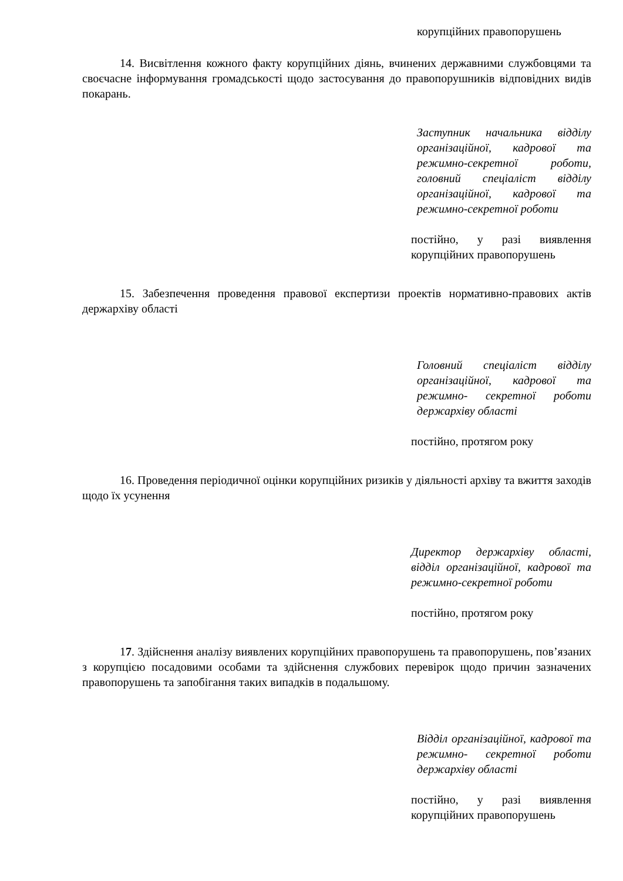корупційних правопорушень
14. Висвітлення кожного факту корупційних діянь, вчинених державними службовцями та своєчасне інформування громадськості щодо застосування до правопорушників відповідних видів покарань.
Заступник начальника відділу організаційної, кадрової та режимно-секретної роботи, головний спеціаліст відділу організаційної, кадрової та режимно-секретної роботи
постійно, у разі виявлення корупційних правопорушень
15. Забезпечення проведення правової експертизи проектів нормативно-правових актів держархіву області
Головний спеціаліст відділу організаційної, кадрової та режимно- секретної роботи держархіву області
постійно, протягом року
16. Проведення періодичної оцінки корупційних ризиків у діяльності архіву та вжиття заходів щодо їх усунення
Директор держархіву області, відділ організаційної, кадрової та режимно-секретної роботи
постійно, протягом року
17. Здійснення аналізу виявлених корупційних правопорушень та правопорушень, пов’язаних з корупцією посадовими особами та здійснення службових перевірок щодо причин зазначених правопорушень та запобігання таких випадків в подальшому.
Відділ організаційної, кадрової та режимно- секретної роботи держархіву області
постійно, у разі виявлення корупційних правопорушень